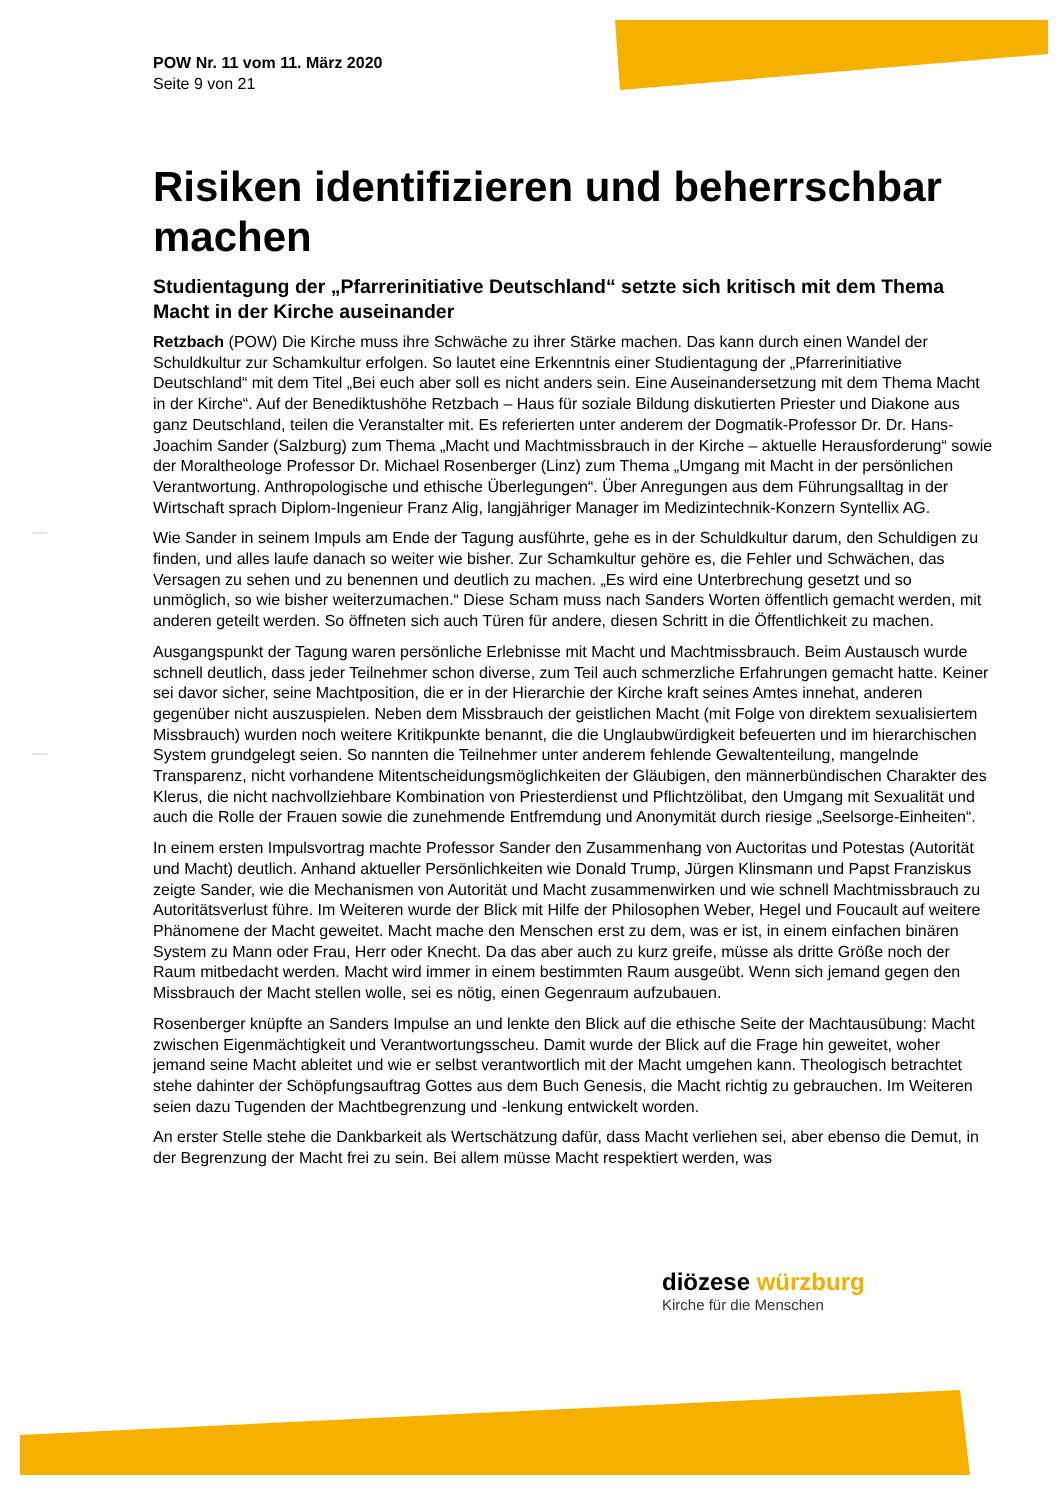POW Nr. 11 vom 11. März 2020
Seite 9 von 21
Risiken identifizieren und beherrschbar machen
Studientagung der „Pfarrerinitiative Deutschland“ setzte sich kritisch mit dem Thema Macht in der Kirche auseinander
Retzbach (POW) Die Kirche muss ihre Schwäche zu ihrer Stärke machen. Das kann durch einen Wandel der Schuldkultur zur Schamkultur erfolgen. So lautet eine Erkenntnis einer Studientagung der „Pfarrerinitiative Deutschland“ mit dem Titel „Bei euch aber soll es nicht anders sein. Eine Auseinandersetzung mit dem Thema Macht in der Kirche“. Auf der Benediktushöhe Retzbach – Haus für soziale Bildung diskutierten Priester und Diakone aus ganz Deutschland, teilen die Veranstalter mit. Es referierten unter anderem der Dogmatik-Professor Dr. Dr. Hans-Joachim Sander (Salzburg) zum Thema „Macht und Machtmissbrauch in der Kirche – aktuelle Herausforderung“ sowie der Moraltheologe Professor Dr. Michael Rosenberger (Linz) zum Thema „Umgang mit Macht in der persönlichen Verantwortung. Anthropologische und ethische Überlegungen“. Über Anregungen aus dem Führungsalltag in der Wirtschaft sprach Diplom-Ingenieur Franz Alig, langjähriger Manager im Medizintechnik-Konzern Syntellix AG.
Wie Sander in seinem Impuls am Ende der Tagung ausführte, gehe es in der Schuldkultur darum, den Schuldigen zu finden, und alles laufe danach so weiter wie bisher. Zur Schamkultur gehöre es, die Fehler und Schwächen, das Versagen zu sehen und zu benennen und deutlich zu machen. „Es wird eine Unterbrechung gesetzt und so unmöglich, so wie bisher weiterzumachen.“ Diese Scham muss nach Sanders Worten öffentlich gemacht werden, mit anderen geteilt werden. So öffneten sich auch Türen für andere, diesen Schritt in die Öffentlichkeit zu machen.
Ausgangspunkt der Tagung waren persönliche Erlebnisse mit Macht und Machtmissbrauch. Beim Austausch wurde schnell deutlich, dass jeder Teilnehmer schon diverse, zum Teil auch schmerzliche Erfahrungen gemacht hatte. Keiner sei davor sicher, seine Machtposition, die er in der Hierarchie der Kirche kraft seines Amtes innehat, anderen gegenüber nicht auszuspielen. Neben dem Missbrauch der geistlichen Macht (mit Folge von direktem sexualisiertem Missbrauch) wurden noch weitere Kritikpunkte benannt, die die Unglaubwürdigkeit befeuerten und im hierarchischen System grundgelegt seien. So nannten die Teilnehmer unter anderem fehlende Gewaltenteilung, mangelnde Transparenz, nicht vorhandene Mitentscheidungsmöglichkeiten der Gläubigen, den männerbündischen Charakter des Klerus, die nicht nachvollziehbare Kombination von Priesterdienst und Pflichtzölibat, den Umgang mit Sexualität und auch die Rolle der Frauen sowie die zunehmende Entfremdung und Anonymität durch riesige „Seelsorge-Einheiten“.
In einem ersten Impulsvortrag machte Professor Sander den Zusammenhang von Auctoritas und Potestas (Autorität und Macht) deutlich. Anhand aktueller Persönlichkeiten wie Donald Trump, Jürgen Klinsmann und Papst Franziskus zeigte Sander, wie die Mechanismen von Autorität und Macht zusammenwirken und wie schnell Machtmissbrauch zu Autoritätsverlust führe. Im Weiteren wurde der Blick mit Hilfe der Philosophen Weber, Hegel und Foucault auf weitere Phänomene der Macht geweitet. Macht mache den Menschen erst zu dem, was er ist, in einem einfachen binären System zu Mann oder Frau, Herr oder Knecht. Da das aber auch zu kurz greife, müsse als dritte Größe noch der Raum mitbedacht werden. Macht wird immer in einem bestimmten Raum ausgeübt. Wenn sich jemand gegen den Missbrauch der Macht stellen wolle, sei es nötig, einen Gegenraum aufzubauen.
Rosenberger knüpfte an Sanders Impulse an und lenkte den Blick auf die ethische Seite der Machtausübung: Macht zwischen Eigenmächtigkeit und Verantwortungsscheu. Damit wurde der Blick auf die Frage hin geweitet, woher jemand seine Macht ableitet und wie er selbst verantwortlich mit der Macht umgehen kann. Theologisch betrachtet stehe dahinter der Schöpfungsauftrag Gottes aus dem Buch Genesis, die Macht richtig zu gebrauchen. Im Weiteren seien dazu Tugenden der Machtbegrenzung und -lenkung entwickelt worden.
An erster Stelle stehe die Dankbarkeit als Wertschätzung dafür, dass Macht verliehen sei, aber ebenso die Demut, in der Begrenzung der Macht frei zu sein. Bei allem müsse Macht respektiert werden, was
diözese würzburg
Kirche für die Menschen